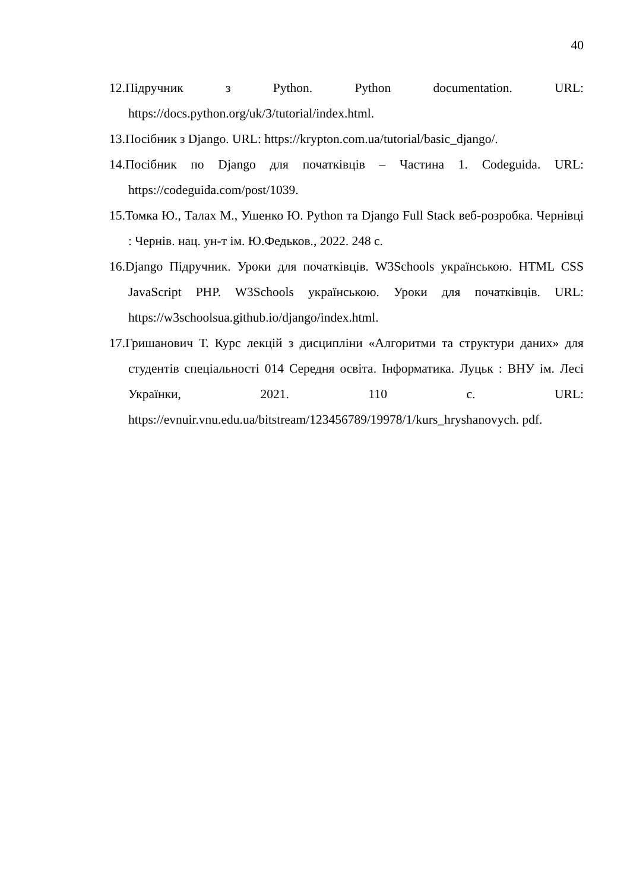40
12.Підручник з Python. Python documentation. URL: https://docs.python.org/uk/3/tutorial/index.html.
13.Посібник з Django. URL: https://krypton.com.ua/tutorial/basic_django/.
14.Посібник по Django для початківців – Частина 1. Codeguida. URL: https://codeguida.com/post/1039.
15.Томка Ю., Талах М., Ушенко Ю. Python та Django Full Stack веб-розробка. Чернівці : Чернів. нац. ун-т ім. Ю.Федьков., 2022. 248 с.
16.Django Підручник. Уроки для початківців. W3Schools українською. HTML CSS JavaScript PHP. W3Schools українською. Уроки для початківців. URL: https://w3schoolsua.github.io/django/index.html.
17.Гришанович Т. Курс лекцій з дисципліни «Алгоритми та структури даних» для студентів спеціальності 014 Середня освіта. Інформатика. Луцьк : ВНУ ім. Лесі Українки, 2021. 110 с. URL: https://evnuir.vnu.edu.ua/bitstream/123456789/19978/1/kurs_hryshanovych. pdf.